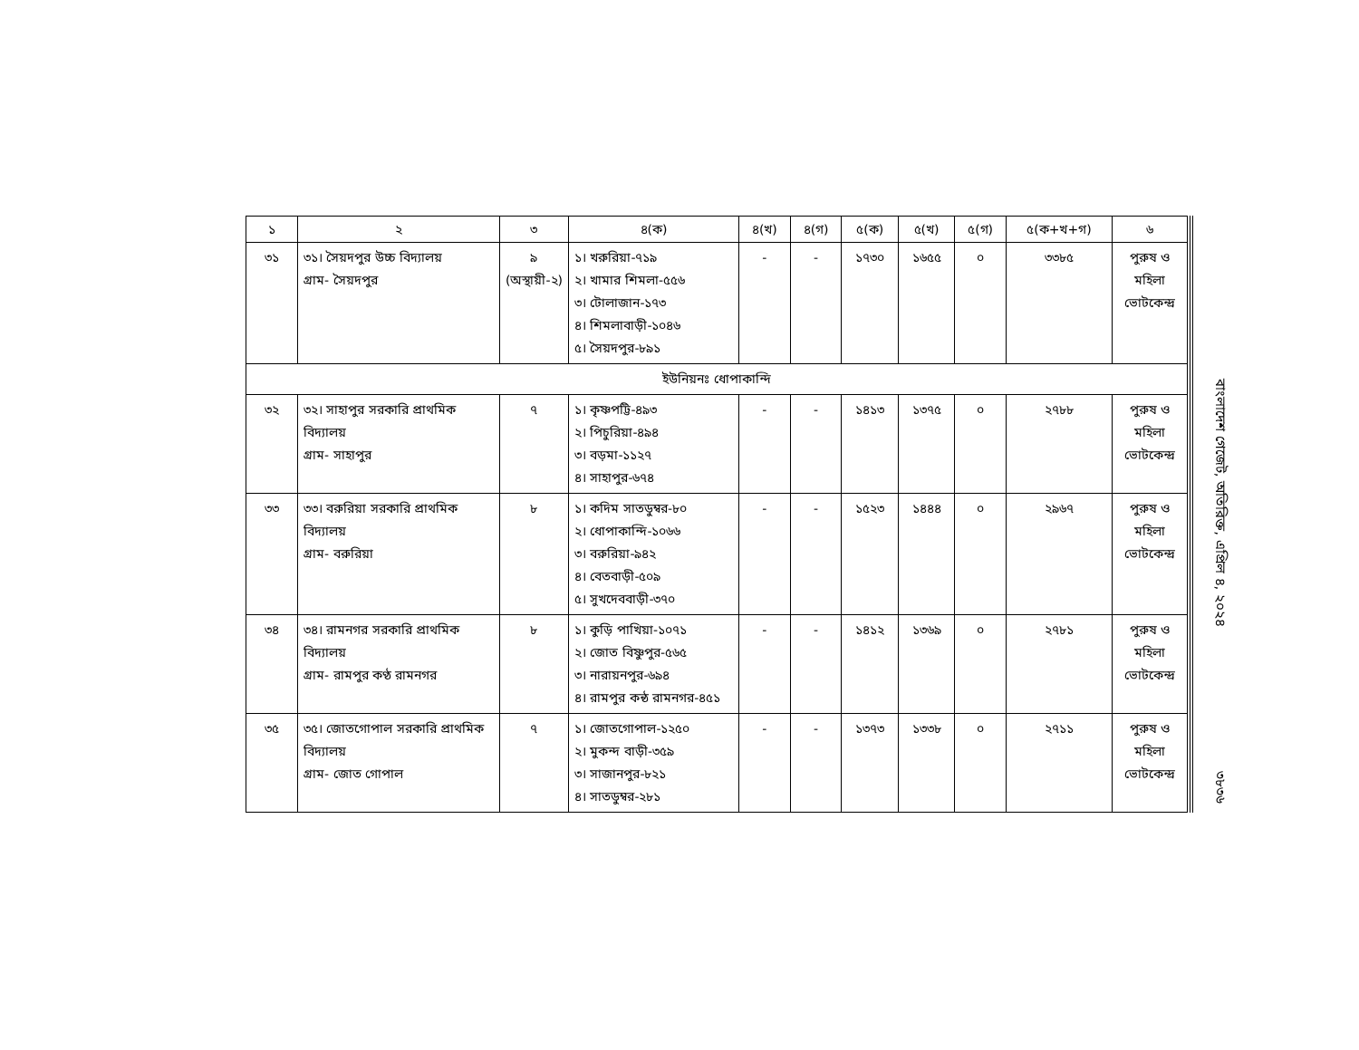| ১ | ২ | ৩ | ৪(ক) | ৪(খ) | ৪(গ) | ৫(ক) | ৫(খ) | ৫(গ) | ৫(ক+খ+গ) | ৬ |
| --- | --- | --- | --- | --- | --- | --- | --- | --- | --- | --- |
| ৩১ | ৩১। সৈয়দপুর উচ্চ বিদ্যালয় গ্রাম- সৈয়দপুর | ৯ (অস্থায়ী-২) | ১। খরুরিয়া-৭১৯ ২। খামার শিমলা-৫৫৬ ৩। টোলাজান-১৭৩ ৪। শিমলাবাড়ী-১০৪৬ ৫। সৈয়দপুর-৮৯১ | - | - | ১৭৩০ | ১৬৫৫ | ০ | ৩৩৮৫ | পুরুষ ও মহিলা ভোটকেন্দ্র |
| ইউনিয়নঃ ধোপাকান্দি | | | | | | | | | | |
| ৩২ | ৩২। সাহাপুর সরকারি প্রাথমিক বিদ্যালয় গ্রাম- সাহাপুর | ৭ | ১। কৃষ্ণপট্টি-৪৯৩ ২। পিচুরিয়া-৪৯৪ ৩। বড়মা-১১২৭ ৪। সাহাপুর-৬৭৪ | - | - | ১৪১৩ | ১৩৭৫ | ০ | ২৭৮৮ | পুরুষ ও মহিলা ভোটকেন্দ্র |
| ৩৩ | ৩৩। বরুরিয়া সরকারি প্রাথমিক বিদ্যালয় গ্রাম- বরুরিয়া | ৮ | ১। কদিম সাতডুম্বর-৮০ ২। ধোপাকান্দি-১০৬৬ ৩। বরুরিয়া-৯৪২ ৪। বেতবাড়ী-৫০৯ ৫। সুখদেববাড়ী-৩৭০ | - | - | ১৫২৩ | ১৪৪৪ | ০ | ২৯৬৭ | পুরুষ ও মহিলা ভোটকেন্দ্র |
| ৩৪ | ৩৪। রামনগর সরকারি প্রাথমিক বিদ্যালয় গ্রাম- রামপুর কণ্ঠ রামনগর | ৮ | ১। কুড়ি পাখিয়া-১০৭১ ২। জোত বিষ্ণুপুর-৫৬৫ ৩। নারায়নপুর-৬৯৪ ৪। রামপুর কন্ঠ রামনগর-৪৫১ | - | - | ১৪১২ | ১৩৬৯ | ০ | ২৭৮১ | পুরুষ ও মহিলা ভোটকেন্দ্র |
| ৩৫ | ৩৫। জোতগোপাল সরকারি প্রাথমিক বিদ্যালয় গ্রাম- জোত গোপাল | ৭ | ১। জোতগোপাল-১২৫০ ২। মুকন্দ বাড়ী-৩৫৯ ৩। সাজানপুর-৮২১ ৪। সাতডুম্বর-২৮১ | - | - | ১৩৭৩ | ১৩৩৮ | ০ | ২৭১১ | পুরুষ ও মহিলা ভোটকেন্দ্র |
বাংলাদেশ গেজেট, অতিরিক্ত, এপ্রিল ৪, ২০২৪
৩৮৩৬